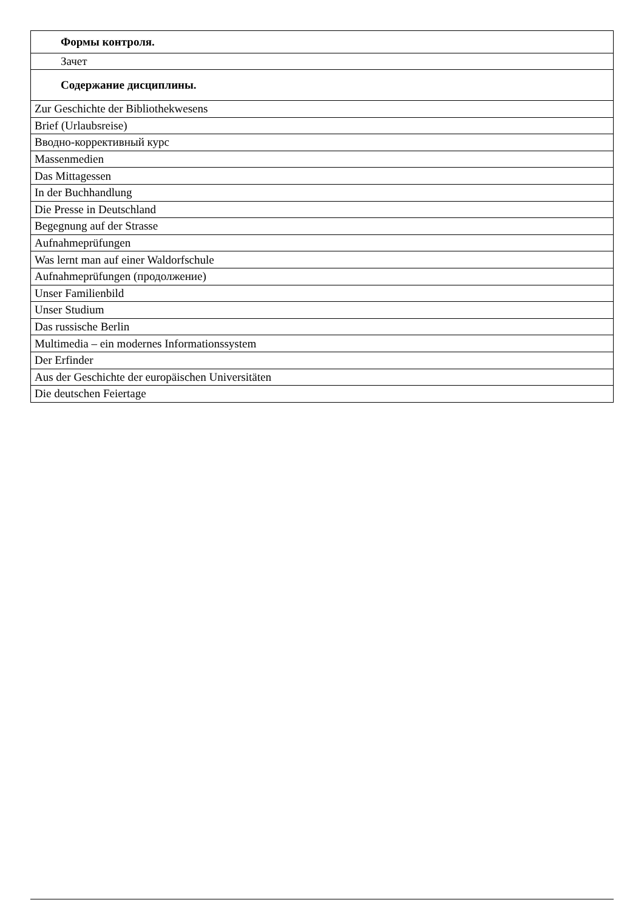| Формы контроля. |
| Зачет |
| Содержание дисциплины. |
| Zur Geschichte der Bibliothekwesens |
| Brief (Urlaubsreise) |
| Вводно-коррективный курс |
| Massenmedien |
| Das Mittagessen |
| In der Buchhandlung |
| Die Presse in Deutschland |
| Begegnung auf der Strasse |
| Aufnahmeprüfungen |
| Was lernt man auf einer Waldorfschule |
| Aufnahmeprüfungen (продолжение) |
| Unser Familienbild |
| Unser Studium |
| Das russische Berlin |
| Multimedia – ein modernes Informationssystem |
| Der Erfinder |
| Aus der Geschichte der europäischen Universitäten |
| Die deutschen Feiertage |